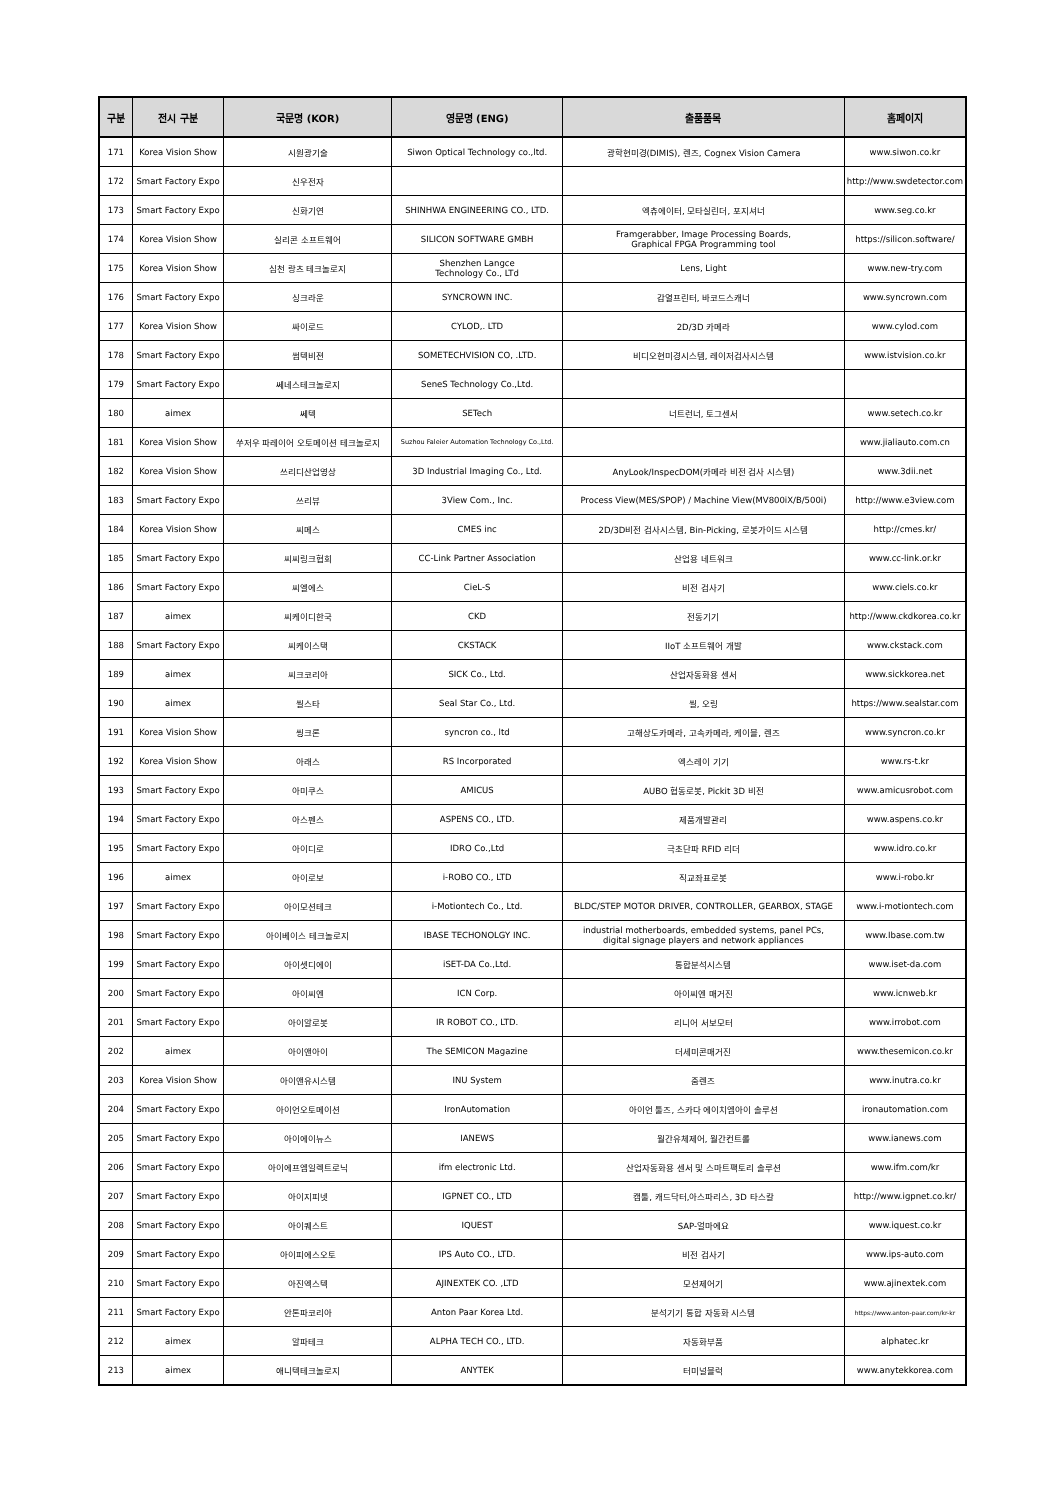| 구분 | 전시 구분 | 국문명 (KOR) | 영문명 (ENG) | 출품품목 | 홈페이지 |
| --- | --- | --- | --- | --- | --- |
| 171 | Korea Vision Show | 시원광기술 | Siwon Optical Technology co.,ltd. | 광학현미경(DIMIS), 렌즈, Cognex Vision Camera | www.siwon.co.kr |
| 172 | Smart Factory Expo | 신우전자 | | | http://www.swdetector.com |
| 173 | Smart Factory Expo | 신화기연 | SHINHWA ENGINEERING CO., LTD. | 엑츄에이터, 모타실린더, 포지셔너 | www.seg.co.kr |
| 174 | Korea Vision Show | 실리콘 소프트웨어 | SILICON SOFTWARE GMBH | Framgerabber, Image Processing Boards, Graphical FPGA Programming tool | https://silicon.software/ |
| 175 | Korea Vision Show | 심천 랑츠 테크놀로지 | Shenzhen Langce Technology Co., LTd | Lens, Light | www.new-try.com |
| 176 | Smart Factory Expo | 싱크라운 | SYNCROWN INC. | 감열프린터, 바코드스캐너 | www.syncrown.com |
| 177 | Korea Vision Show | 싸이로드 | CYLOD,. LTD | 2D/3D 카메라 | www.cylod.com |
| 178 | Smart Factory Expo | 썸텍비젼 | SOMETECHVISION CO, .LTD. | 비디오현미경시스템, 레이저검사시스템 | www.istvision.co.kr |
| 179 | Smart Factory Expo | 쎄네스테크놀로지 | SeneS Technology Co.,Ltd. | | |
| 180 | aimex | 쎄텍 | SETech | 너트런너, 토그센서 | www.setech.co.kr |
| 181 | Korea Vision Show | 쑤저우 파레이어 오토메이션 테크놀로지 | Suzhou Faleier Automation Technology Co.,Ltd. | | www.jialiauto.com.cn |
| 182 | Korea Vision Show | 쓰리디산업영상 | 3D Industrial Imaging Co., Ltd. | AnyLook/InspecDOM(카메라 비전 검사 시스템) | www.3dii.net |
| 183 | Smart Factory Expo | 쓰리뷰 | 3View Com., Inc. | Process View(MES/SPOP) / Machine View(MV800iX/B/500i) | http://www.e3view.com |
| 184 | Korea Vision Show | 씨메스 | CMES inc | 2D/3D비전 검사시스템, Bin-Picking, 로봇가이드 시스템 | http://cmes.kr/ |
| 185 | Smart Factory Expo | 씨씨링크협회 | CC-Link Partner Association | 산업용 네트워크 | www.cc-link.or.kr |
| 186 | Smart Factory Expo | 씨엘에스 | CieL-S | 비전 검사기 | www.ciels.co.kr |
| 187 | aimex | 씨케이디한국 | CKD | 전동기기 | http://www.ckdkorea.co.kr |
| 188 | Smart Factory Expo | 씨케이스택 | CKSTACK | IIoT 소프트웨어 개발 | www.ckstack.com |
| 189 | aimex | 씨크코리아 | SICK Co., Ltd. | 산업자동화용 센서 | www.sickkorea.net |
| 190 | aimex | 씰스타 | Seal Star Co., Ltd. | 씰, 오링 | https://www.sealstar.com |
| 191 | Korea Vision Show | 씽크론 | syncron co., ltd | 고해상도카메라, 고속카메라, 케이블, 렌즈 | www.syncron.co.kr |
| 192 | Korea Vision Show | 아래스 | RS Incorporated | 엑스레이 기기 | www.rs-t.kr |
| 193 | Smart Factory Expo | 아미쿠스 | AMICUS | AUBO 협동로봇, Pickit 3D 비전 | www.amicusrobot.com |
| 194 | Smart Factory Expo | 아스펜스 | ASPENS CO., LTD. | 제품개발관리 | www.aspens.co.kr |
| 195 | Smart Factory Expo | 아이디로 | IDRO Co.,Ltd | 극초단파 RFID 리더 | www.idro.co.kr |
| 196 | aimex | 아이로보 | i-ROBO CO., LTD | 직교좌표로봇 | www.i-robo.kr |
| 197 | Smart Factory Expo | 아이모션테크 | i-Motiontech Co., Ltd. | BLDC/STEP MOTOR DRIVER, CONTROLLER, GEARBOX, STAGE | www.i-motiontech.com |
| 198 | Smart Factory Expo | 아이베이스 테크놀로지 | IBASE TECHONOLGY INC. | industrial motherboards, embedded systems, panel PCs, digital signage players and network appliances | www.Ibase.com.tw |
| 199 | Smart Factory Expo | 아이셋디에이 | iSET-DA Co.,Ltd. | 통합분석시스템 | www.iset-da.com |
| 200 | Smart Factory Expo | 아이씨엔 | ICN Corp. | 아이씨엔 매거진 | www.icnweb.kr |
| 201 | Smart Factory Expo | 아이알로봇 | IR ROBOT CO., LTD. | 리니어 서보모터 | www.irrobot.com |
| 202 | aimex | 아이앤아이 | The SEMICON Magazine | 더세미콘매거진 | www.thesemicon.co.kr |
| 203 | Korea Vision Show | 아이앤유시스템 | INU System | 줌렌즈 | www.inutra.co.kr |
| 204 | Smart Factory Expo | 아이언오토메이션 | IronAutomation | 아이언 툴즈, 스카다 에이치엠아이 솔루션 | ironautomation.com |
| 205 | Smart Factory Expo | 아이에이뉴스 | IANEWS | 월간유체제어, 월간컨트롤 | www.ianews.com |
| 206 | Smart Factory Expo | 아이에프엠일렉트로닉 | ifm electronic Ltd. | 산업자동화용 센서 및 스마트팩토리 솔루션 | www.ifm.com/kr |
| 207 | Smart Factory Expo | 아이지피넷 | IGPNET CO., LTD | 캠툴, 캐드닥터,아스파리스, 3D 타스칼 | http://www.igpnet.co.kr/ |
| 208 | Smart Factory Expo | 아이퀘스트 | IQUEST | SAP-얼마에요 | www.iquest.co.kr |
| 209 | Smart Factory Expo | 아이피에스오토 | IPS Auto CO., LTD. | 비전 검사기 | www.ips-auto.com |
| 210 | Smart Factory Expo | 아진엑스텍 | AJINEXTEK CO. ,LTD | 모션제어기 | www.ajinextek.com |
| 211 | Smart Factory Expo | 안톤파코리아 | Anton Paar Korea Ltd. | 분석기기 통합 자동화 시스템 | https://www.anton-paar.com/kr-kr |
| 212 | aimex | 알파테크 | ALPHA TECH CO., LTD. | 자동화부품 | alphatec.kr |
| 213 | aimex | 애니텍테크놀로지 | ANYTEK | 터미널블럭 | www.anytekkorea.com |